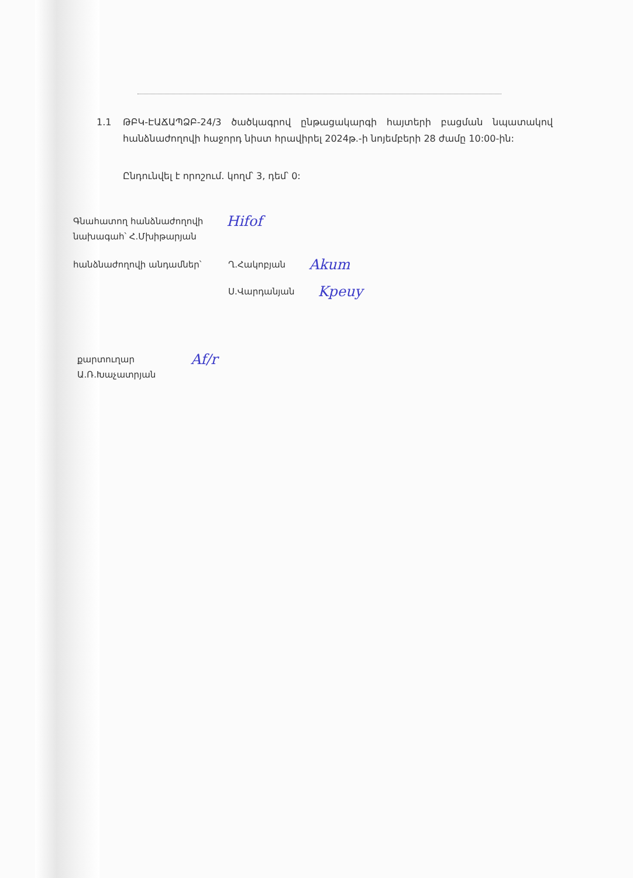1.1 ԹԲԿ-ԷԱՃԱՊՁԲ-24/3 ծածկագրով ընթացակարգի հայտերի բացման նպատակով հանձնաժողովի հաջորդ նիստ հրավիրել 2024թ.-ի նոյեմբերի 28 ժամը 10:00-ին:
Ընդունվել է որոշում. կողմ՝ 3, դեմ՝ 0:
Գնահատող հանձնաժողովի
նախագահ՝ Հ.Մխիթարյան
Hifof
հանձնաժողովի անդամներ՝ Ղ.Հակոբյան
Akum
Ս.Վարդանյան
Kpeuy
քարտուղար
Ա.Ռ.Խաչատրյան
Af/r